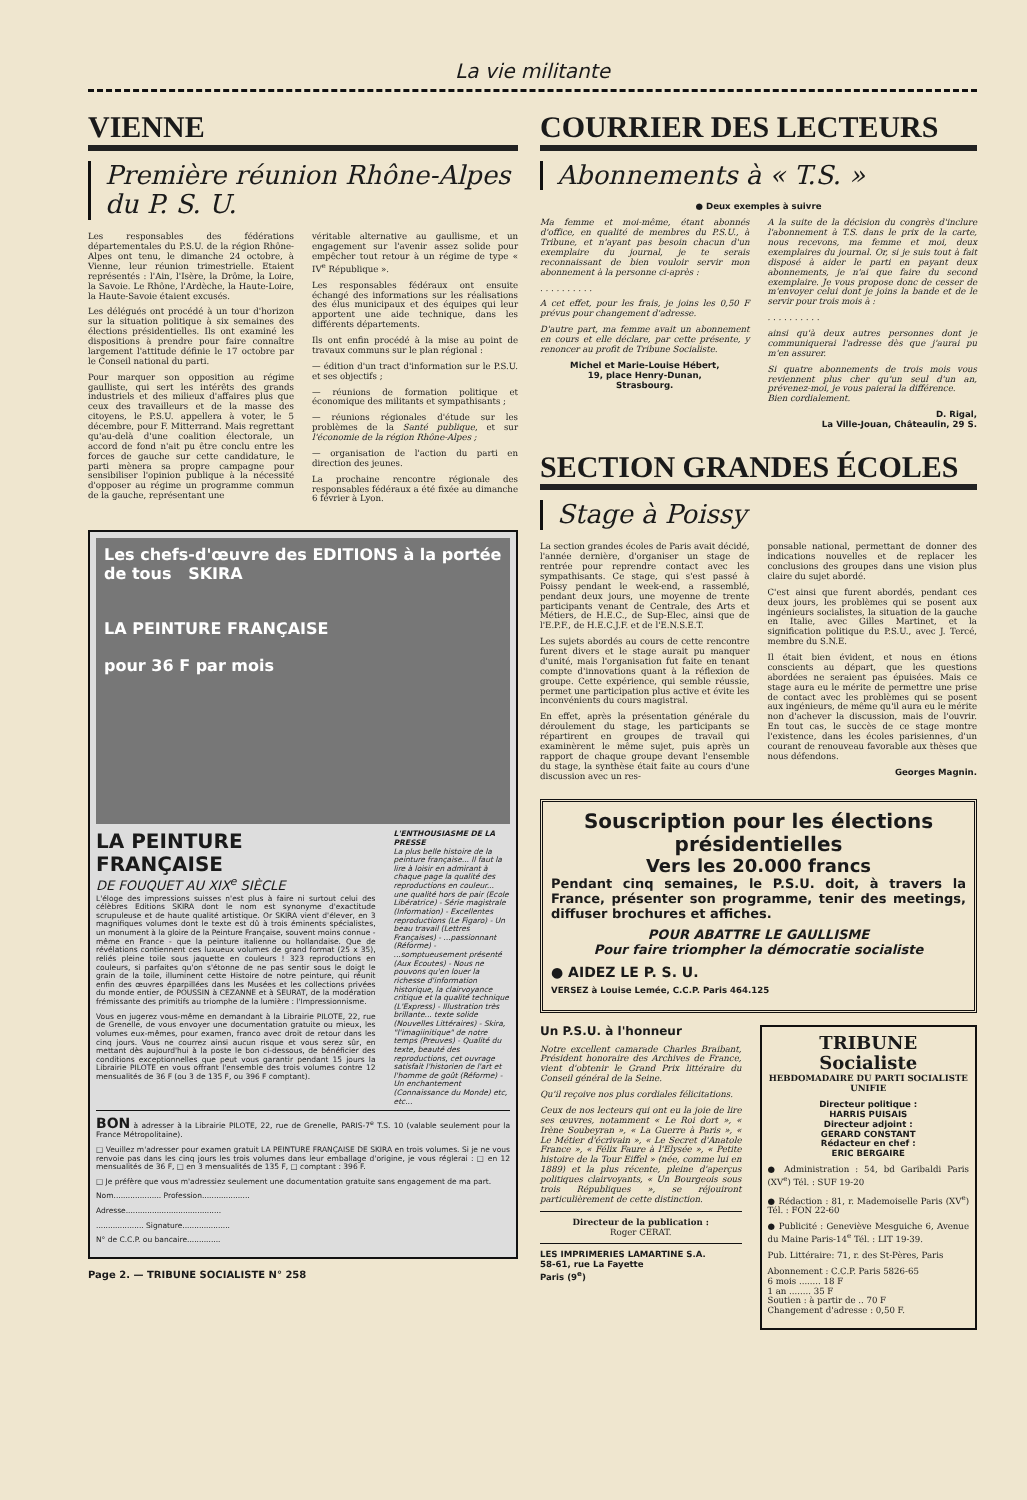La vie militante
VIENNE
Première réunion Rhône-Alpes du P. S. U.
Les responsables des fédérations départementales du P.S.U. de la région Rhône-Alpes ont tenu, le dimanche 24 octobre, à Vienne, leur réunion trimestrielle. Etaient représentés : l'Ain, l'Isère, la Drôme, la Loire, la Savoie. Le Rhône, l'Ardèche, la Haute-Loire, la Haute-Savoie étaient excusés.
Les délégués ont procédé à un tour d'horizon sur la situation politique à six semaines des élections présidentielles. Ils ont examiné les dispositions à prendre pour faire connaître largement l'attitude définie le 17 octobre par le Conseil national du parti.
Pour marquer son opposition au régime gaulliste, qui sert les intérêts des grands industriels et des milieux d'affaires plus que ceux des travailleurs et de la masse des citoyens, le P.S.U. appellera à voter, le 5 décembre, pour F. Mitterrand. Mais regrettant qu'au-delà d'une coalition électorale, un accord de fond n'ait pu être conclu entre les forces de gauche sur cette candidature, le parti mènera sa propre campagne pour sensibiliser l'opinion publique à la nécessité d'opposer au régime un programme commun de la gauche, représentant une
véritable alternative au gaullisme, et un engagement sur l'avenir assez solide pour empêcher tout retour à un régime de type « IV<sup>e</sup> République ».
Les responsables fédéraux ont ensuite échangé des informations sur les réalisations des élus municipaux et des équipes qui leur apportent une aide technique, dans les différents départements.
Ils ont enfin procédé à la mise au point de travaux communs sur le plan régional :
— édition d'un tract d'information sur le P.S.U. et ses objectifs ;
— réunions de formation politique et économique des militants et sympathisants ;
— réunions régionales d'étude sur les problèmes de la Santé publique, et sur l'économie de la région Rhône-Alpes ;
— organisation de l'action du parti en direction des jeunes.
La prochaine rencontre régionale des responsables fédéraux a été fixée au dimanche 6 février à Lyon.
Les chefs-d'œuvre des EDITIONS à la portée de tous SKIRA
LA PEINTURE FRANÇAISE
pour 36 F par mois
LA PEINTURE FRANÇAISE
DE FOUQUET AU XIX<sup>e</sup> SIÈCLE
L'éloge des impressions suisses n'est plus à faire ni surtout celui des célèbres Editions SKIRA dont le nom est synonyme d'exactitude scrupuleuse et de haute qualité artistique. Or SKIRA vient d'élever, en 3 magnifiques volumes dont le texte est dû à trois éminents spécialistes, un monument à la gloire de la Peinture Française, souvent moins connue - même en France - que la peinture italienne ou hollandaise. Que de révélations contiennent ces luxueux volumes de grand format (25 x 35), reliés pleine toile sous jaquette en couleurs ! 323 reproductions en couleurs, si parfaites qu'on s'étonne de ne pas sentir sous le doigt le grain de la toile, illuminent cette Histoire de notre peinture, qui réunit enfin des œuvres éparpillées dans les Musées et les collections privées du monde entier, de POUSSIN à CEZANNE et à SEURAT, de la modération frémissante des primitifs au triomphe de la lumière : l'Impressionnisme.
Vous en jugerez vous-même en demandant à la Librairie PILOTE, 22, rue de Grenelle, de vous envoyer une documentation gratuite ou mieux, les volumes eux-mêmes, pour examen, franco avec droit de retour dans les cinq jours. Vous ne courrez ainsi aucun risque et vous serez sûr, en mettant dès aujourd'hui à la poste le bon ci-dessous, de bénéficier des conditions exceptionnelles que peut vous garantir pendant 15 jours la Librairie PILOTE en vous offrant l'ensemble des trois volumes contre 12 mensualités de 36 F (ou 3 de 135 F, ou 396 F comptant).
L'ENTHOUSIASME DE LA PRESSE
La plus belle histoire de la peinture française... Il faut la lire à loisir en admirant à chaque page la qualité des reproductions en couleur... une qualité hors de pair (Ecole Libératrice) - Série magistrale (Information) - Excellentes reproductions (Le Figaro) - Un beau travail (Lettres Françaises) - ...passionnant (Réforme) - ...somptueusement présenté (Aux Ecoutes) - Nous ne pouvons qu'en louer la richesse d'information historique, la clairvoyance critique et la qualité technique (L'Express) - Illustration très brillante... texte solide (Nouvelles Littéraires) - Skira, "l'imagiinitique" de notre temps (Preuves) - Qualité du texte, beauté des reproductions, cet ouvrage satisfait l'historien de l'art et l'homme de goût (Réforme) - Un enchantement (Connaissance du Monde) etc, etc...
BON à adresser à la Librairie PILOTE, 22, rue de Grenelle, PARIS-7<sup>e</sup> T.S. 10 (valable seulement pour la France Métropolitaine).
□ Veuillez m'adresser pour examen gratuit LA PEINTURE FRANÇAISE DE SKIRA en trois volumes. Si je ne vous renvoie pas dans les cinq jours les trois volumes dans leur emballage d'origine, je vous réglerai : □ en 12 mensualités de 36 F, □ en 3 mensualités de 135 F, □ comptant : 396 F.
□ Je préfère que vous m'adressiez seulement une documentation gratuite sans engagement de ma part.
Nom.................... Profession....................
Adresse........................................
.................... Signature....................
N° de C.C.P. ou bancaire..............
Page 2. — TRIBUNE SOCIALISTE N° 258
COURRIER DES LECTEURS
Abonnements à « T.S. »
● Deux exemples à suivre
Ma femme et moi-même, étant abonnés d'office, en qualité de membres du P.S.U., à Tribune, et n'ayant pas besoin chacun d'un exemplaire du journal, je te serais reconnaissant de bien vouloir servir mon abonnement à la personne ci-après :
. . . . . . . . . .
A cet effet, pour les frais, je joins les 0,50 F prévus pour changement d'adresse.
D'autre part, ma femme avait un abonnement en cours et elle déclare, par cette présente, y renoncer au profit de Tribune Socialiste.
Michel et Marie-Louise Hébert,
19, place Henry-Dunan,
Strasbourg.
A la suite de la décision du congrès d'inclure l'abonnement à T.S. dans le prix de la carte, nous recevons, ma femme et moi, deux exemplaires du journal. Or, si je suis tout à fait disposé à aider le parti en payant deux abonnements, je n'ai que faire du second exemplaire. Je vous propose donc de cesser de m'envoyer celui dont je joins la bande et de le servir pour trois mois à :
. . . . . . . . . .
ainsi qu'à deux autres personnes dont je communiquerai l'adresse dès que j'aurai pu m'en assurer.
Si quatre abonnements de trois mois vous reviennent plus cher qu'un seul d'un an, prévenez-moi, je vous paierai la différence.
Bien cordialement.
D. Rigal,
La Ville-Jouan, Châteaulin, 29 S.
SECTION GRANDES ÉCOLES
Stage à Poissy
La section grandes écoles de Paris avait décidé, l'année dernière, d'organiser un stage de rentrée pour reprendre contact avec les sympathisants. Ce stage, qui s'est passé à Poissy pendant le week-end, a rassemblé, pendant deux jours, une moyenne de trente participants venant de Centrale, des Arts et Métiers, de H.E.C., de Sup-Elec, ainsi que de l'E.P.F., de H.E.C.J.F. et de l'E.N.S.E.T.
Les sujets abordés au cours de cette rencontre furent divers et le stage aurait pu manquer d'unité, mais l'organisation fut faite en tenant compte d'innovations quant à la réflexion de groupe. Cette expérience, qui semble réussie, permet une participation plus active et évite les inconvénients du cours magistral.
En effet, après la présentation générale du déroulement du stage, les participants se répartirent en groupes de travail qui examinèrent le même sujet, puis après un rapport de chaque groupe devant l'ensemble du stage, la synthèse était faite au cours d'une discussion avec un res-
ponsable national, permettant de donner des indications nouvelles et de replacer les conclusions des groupes dans une vision plus claire du sujet abordé.
C'est ainsi que furent abordés, pendant ces deux jours, les problèmes qui se posent aux ingénieurs socialistes, la situation de la gauche en Italie, avec Gilles Martinet, et la signification politique du P.S.U., avec J. Tercé, membre du S.N.E.
Il était bien évident, et nous en étions conscients au départ, que les questions abordées ne seraient pas épuisées. Mais ce stage aura eu le mérite de permettre une prise de contact avec les problèmes qui se posent aux ingénieurs, de même qu'il aura eu le mérite non d'achever la discussion, mais de l'ouvrir. En tout cas, le succès de ce stage montre l'existence, dans les écoles parisiennes, d'un courant de renouveau favorable aux thèses que nous défendons.
Georges Magnin.
Souscription pour les élections présidentielles
Vers les 20.000 francs
Pendant cinq semaines, le P.S.U. doit, à travers la France, présenter son programme, tenir des meetings, diffuser brochures et affiches.
POUR ABATTRE LE GAULLISME
Pour faire triompher la démocratie socialiste
● AIDEZ LE P. S. U.
VERSEZ à Louise Lemée, C.C.P. Paris 464.125
Un P.S.U. à l'honneur
Notre excellent camarade Charles Braibant, Président honoraire des Archives de France, vient d'obtenir le Grand Prix littéraire du Conseil général de la Seine.
Qu'il reçoive nos plus cordiales félicitations.
Ceux de nos lecteurs qui ont eu la joie de lire ses œuvres, notamment « Le Roi dort », « Irène Soubeyran », « La Guerre à Paris », « Le Métier d'écrivain », « Le Secret d'Anatole France », « Félix Faure à l'Elysée », « Petite histoire de la Tour Eiffel » (née, comme lui en 1889) et la plus récente, pleine d'aperçus politiques clairvoyants, « Un Bourgeois sous trois Républiques », se réjouiront particulièrement de cette distinction.
Directeur de la publication :
Roger CERAT.
LES IMPRIMERIES LAMARTINE S.A.
58-61, rue La Fayette
Paris (9<sup>e</sup>)
TRIBUNE
Socialiste
HEBDOMADAIRE DU PARTI SOCIALISTE UNIFIE
Directeur politique :
HARRIS PUISAIS
Directeur adjoint :
GERARD CONSTANT
Rédacteur en chef :
ERIC BERGAIRE
● Administration : 54, bd Garibaldi Paris (XV<sup>e</sup>) Tél. : SUF 19-20
● Rédaction : 81, r. Mademoiselle Paris (XV<sup>e</sup>) Tél. : FON 22-60
● Publicité : Geneviève Mesguiche 6, Avenue du Maine Paris-14<sup>e</sup> Tél. : LIT 19-39.
Pub. Littéraire: 71, r. des St-Pères, Paris
Abonnement : C.C.P. Paris 5826-65
6 mois ........ 18 F
1 an ........ 35 F
Soutien : à partir de .. 70 F
Changement d'adresse : 0,50 F.